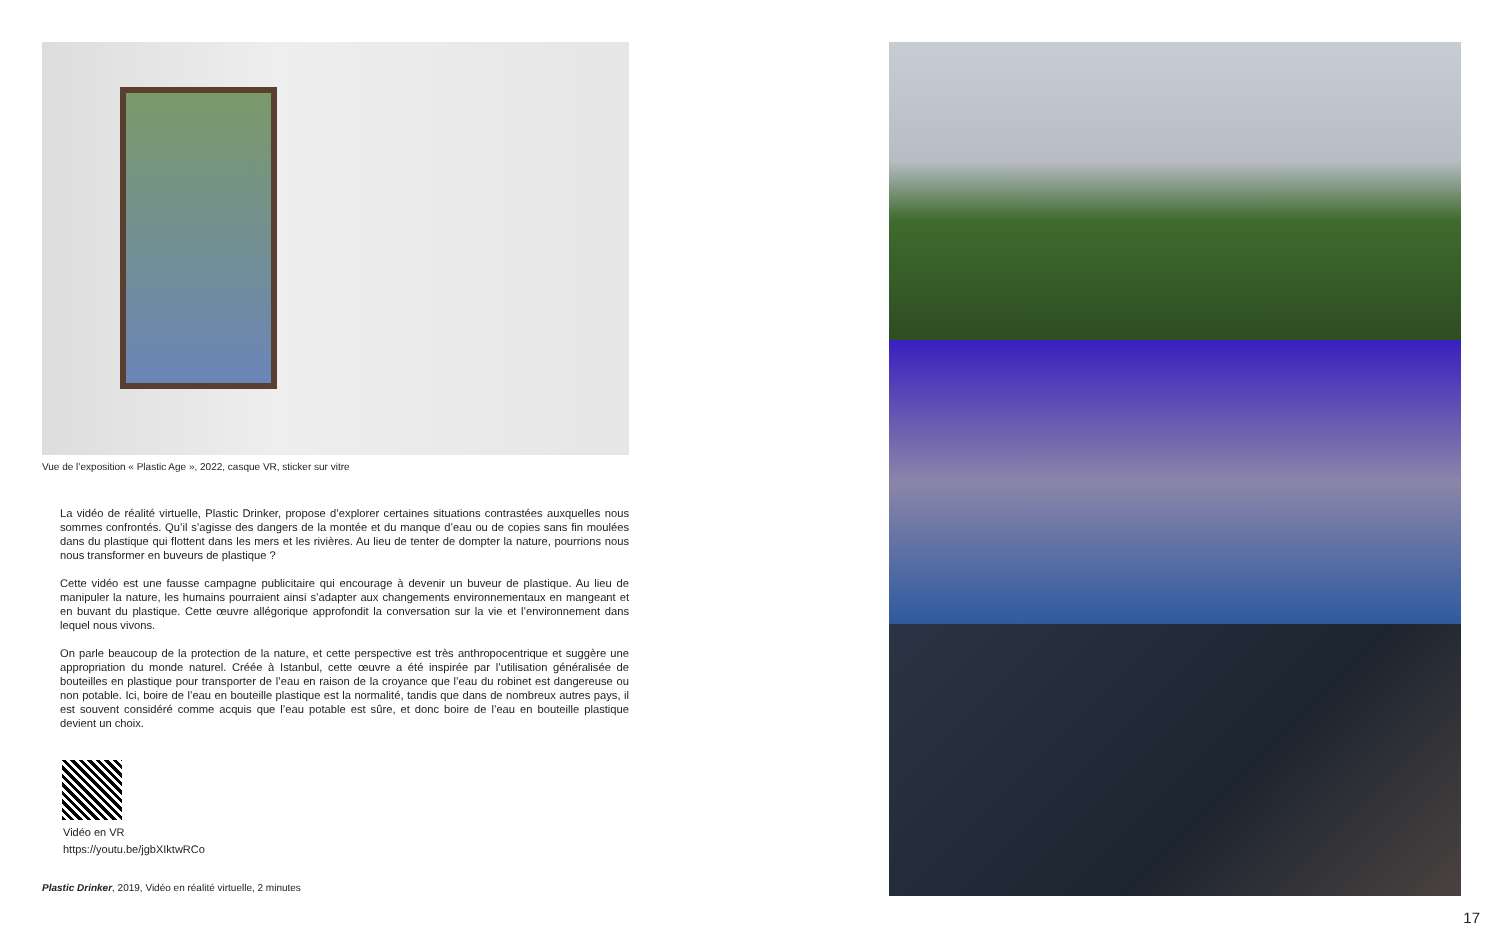Vue de l’exposition « Plastic Age », 2022, casque VR, sticker sur vitre
La vidéo de réalité virtuelle, Plastic Drinker, propose d’explorer certaines situations contrastées auxquelles nous sommes confrontés. Qu’il s’agisse des dangers de la montée et du manque d’eau ou de copies sans fin moulées dans du plastique qui flottent dans les mers et les rivières. Au lieu de tenter de dompter la nature, pourrions nous nous transformer en buveurs de plastique ?
Cette vidéo est une fausse campagne publicitaire qui encourage à devenir un buveur de plastique. Au lieu de manipuler la nature, les humains pourraient ainsi s’adapter aux changements environnementaux en mangeant et en buvant du plastique. Cette œuvre allégorique approfondit la conversation sur la vie et l’environnement dans lequel nous vivons.
On parle beaucoup de la protection de la nature, et cette perspective est très anthropocentrique et suggère une appropriation du monde naturel. Créée à Istanbul, cette œuvre a été inspirée par l’utilisation généralisée de bouteilles en plastique pour transporter de l’eau en raison de la croyance que l’eau du robinet est dangereuse ou non potable. Ici, boire de l’eau en bouteille plastique est la normalité, tandis que dans de nombreux autres pays, il est souvent considéré comme acquis que l’eau potable est sûre, et donc boire de l’eau en bouteille plastique devient un choix.
Vidéo en VR
https://youtu.be/jgbXIktwRCo
Plastic Drinker, 2019, Vidéo en réalité virtuelle, 2 minutes
17